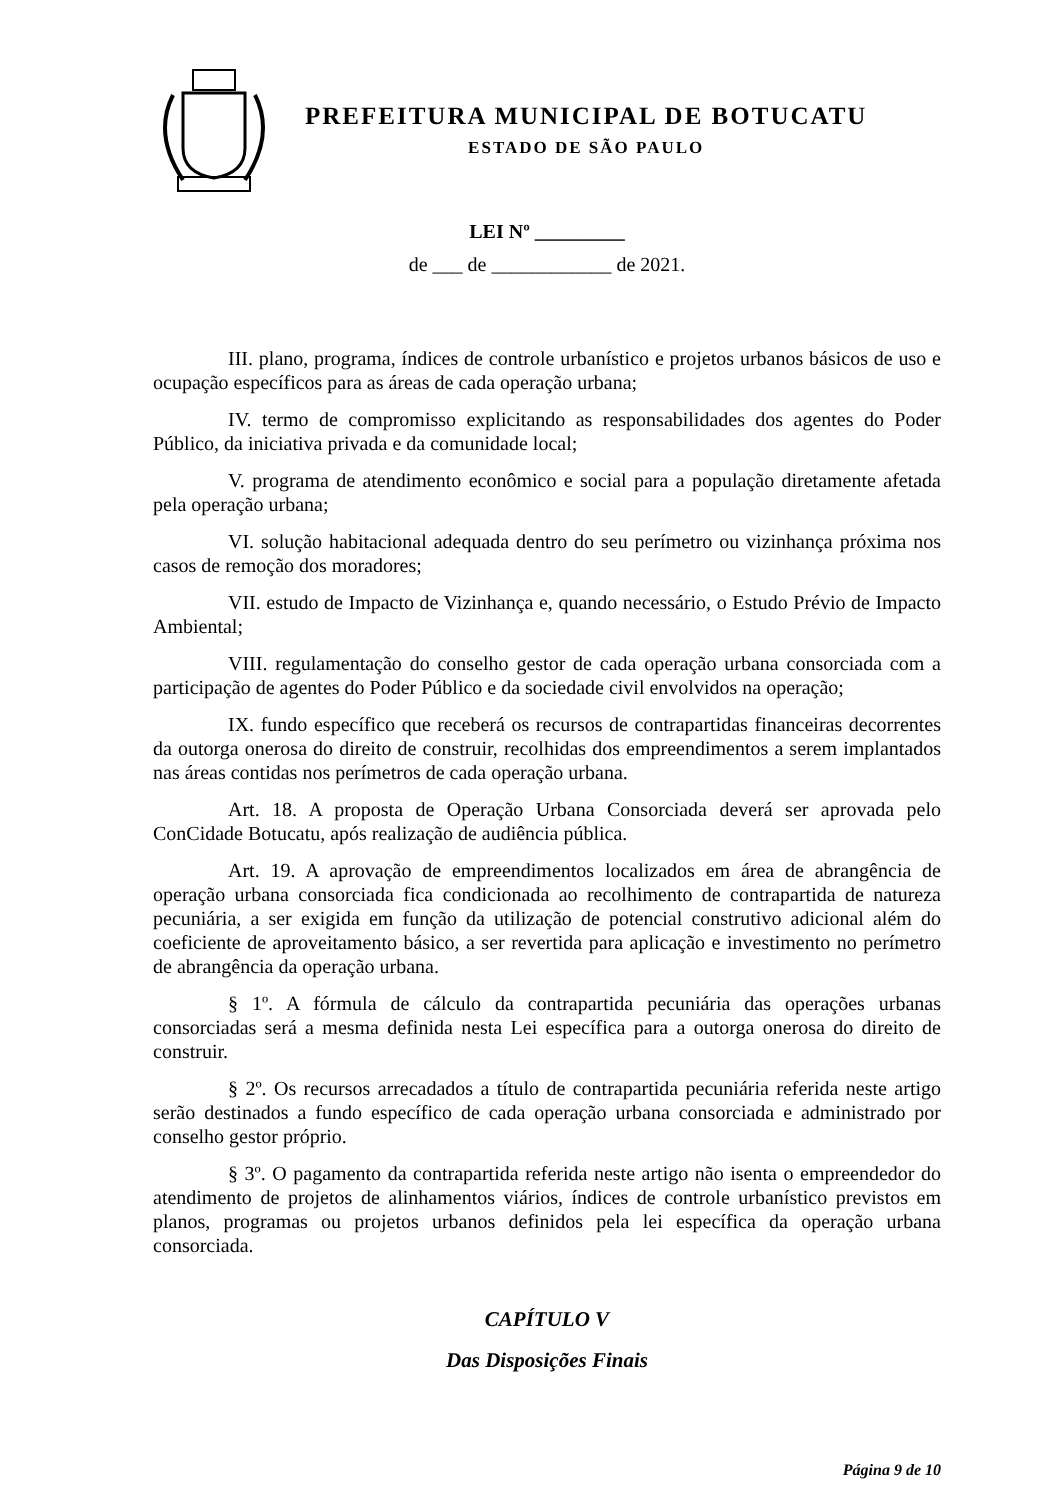PREFEITURA MUNICIPAL DE BOTUCATU
ESTADO DE SÃO PAULO
LEI Nº _________
de ___ de ____________ de 2021.
III. plano, programa, índices de controle urbanístico e projetos urbanos básicos de uso e ocupação específicos para as áreas de cada operação urbana;
IV. termo de compromisso explicitando as responsabilidades dos agentes do Poder Público, da iniciativa privada e da comunidade local;
V. programa de atendimento econômico e social para a população diretamente afetada pela operação urbana;
VI. solução habitacional adequada dentro do seu perímetro ou vizinhança próxima nos casos de remoção dos moradores;
VII. estudo de Impacto de Vizinhança e, quando necessário, o Estudo Prévio de Impacto Ambiental;
VIII. regulamentação do conselho gestor de cada operação urbana consorciada com a participação de agentes do Poder Público e da sociedade civil envolvidos na operação;
IX. fundo específico que receberá os recursos de contrapartidas financeiras decorrentes da outorga onerosa do direito de construir, recolhidas dos empreendimentos a serem implantados nas áreas contidas nos perímetros de cada operação urbana.
Art. 18. A proposta de Operação Urbana Consorciada deverá ser aprovada pelo ConCidade Botucatu, após realização de audiência pública.
Art. 19. A aprovação de empreendimentos localizados em área de abrangência de operação urbana consorciada fica condicionada ao recolhimento de contrapartida de natureza pecuniária, a ser exigida em função da utilização de potencial construtivo adicional além do coeficiente de aproveitamento básico, a ser revertida para aplicação e investimento no perímetro de abrangência da operação urbana.
§ 1º. A fórmula de cálculo da contrapartida pecuniária das operações urbanas consorciadas será a mesma definida nesta Lei específica para a outorga onerosa do direito de construir.
§ 2º. Os recursos arrecadados a título de contrapartida pecuniária referida neste artigo serão destinados a fundo específico de cada operação urbana consorciada e administrado por conselho gestor próprio.
§ 3º. O pagamento da contrapartida referida neste artigo não isenta o empreendedor do atendimento de projetos de alinhamentos viários, índices de controle urbanístico previstos em planos, programas ou projetos urbanos definidos pela lei específica da operação urbana consorciada.
CAPÍTULO V
Das Disposições Finais
Página 9 de 10